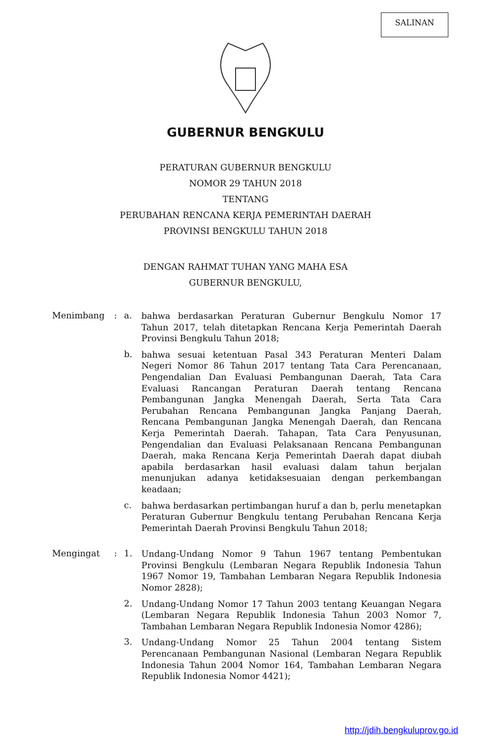SALINAN
GUBERNUR BENGKULU
PERATURAN GUBERNUR BENGKULU
NOMOR 29 TAHUN 2018
TENTANG
PERUBAHAN RENCANA KERJA PEMERINTAH DAERAH
PROVINSI BENGKULU TAHUN 2018
DENGAN RAHMAT TUHAN YANG MAHA ESA
GUBERNUR BENGKULU,
Menimbang : a.
bahwa berdasarkan Peraturan Gubernur Bengkulu Nomor 17 Tahun 2017, telah ditetapkan Rencana Kerja Pemerintah Daerah Provinsi Bengkulu Tahun 2018;
b.
bahwa sesuai ketentuan Pasal 343 Peraturan Menteri Dalam Negeri Nomor 86 Tahun 2017 tentang Tata Cara Perencanaan, Pengendalian Dan Evaluasi Pembangunan Daerah, Tata Cara Evaluasi Rancangan Peraturan Daerah tentang Rencana Pembangunan Jangka Menengah Daerah, Serta Tata Cara Perubahan Rencana Pembangunan Jangka Panjang Daerah, Rencana Pembangunan Jangka Menengah Daerah, dan Rencana Kerja Pemerintah Daerah. Tahapan, Tata Cara Penyusunan, Pengendalian dan Evaluasi Pelaksanaan Rencana Pembangunan Daerah, maka Rencana Kerja Pemerintah Daerah dapat diubah apabila berdasarkan hasil evaluasi dalam tahun berjalan menunjukan adanya ketidaksesuaian dengan perkembangan keadaan;
c.
bahwa berdasarkan pertimbangan huruf a dan b, perlu menetapkan Peraturan Gubernur Bengkulu tentang Perubahan Rencana Kerja Pemerintah Daerah Provinsi Bengkulu Tahun 2018;
Mengingat : 1.
Undang-Undang Nomor 9 Tahun 1967 tentang Pembentukan Provinsi Bengkulu (Lembaran Negara Republik Indonesia Tahun 1967 Nomor 19, Tambahan Lembaran Negara Republik Indonesia Nomor 2828);
2.
Undang-Undang Nomor 17 Tahun 2003 tentang Keuangan Negara (Lembaran Negara Republik Indonesia Tahun 2003 Nomor 7, Tambahan Lembaran Negara Republik Indonesia Nomor 4286);
3.
Undang-Undang Nomor 25 Tahun 2004 tentang Sistem Perencanaan Pembangunan Nasional (Lembaran Negara Republik Indonesia Tahun 2004 Nomor 164, Tambahan Lembaran Negara Republik Indonesia Nomor 4421);
http://jdih.bengkuluprov.go.id